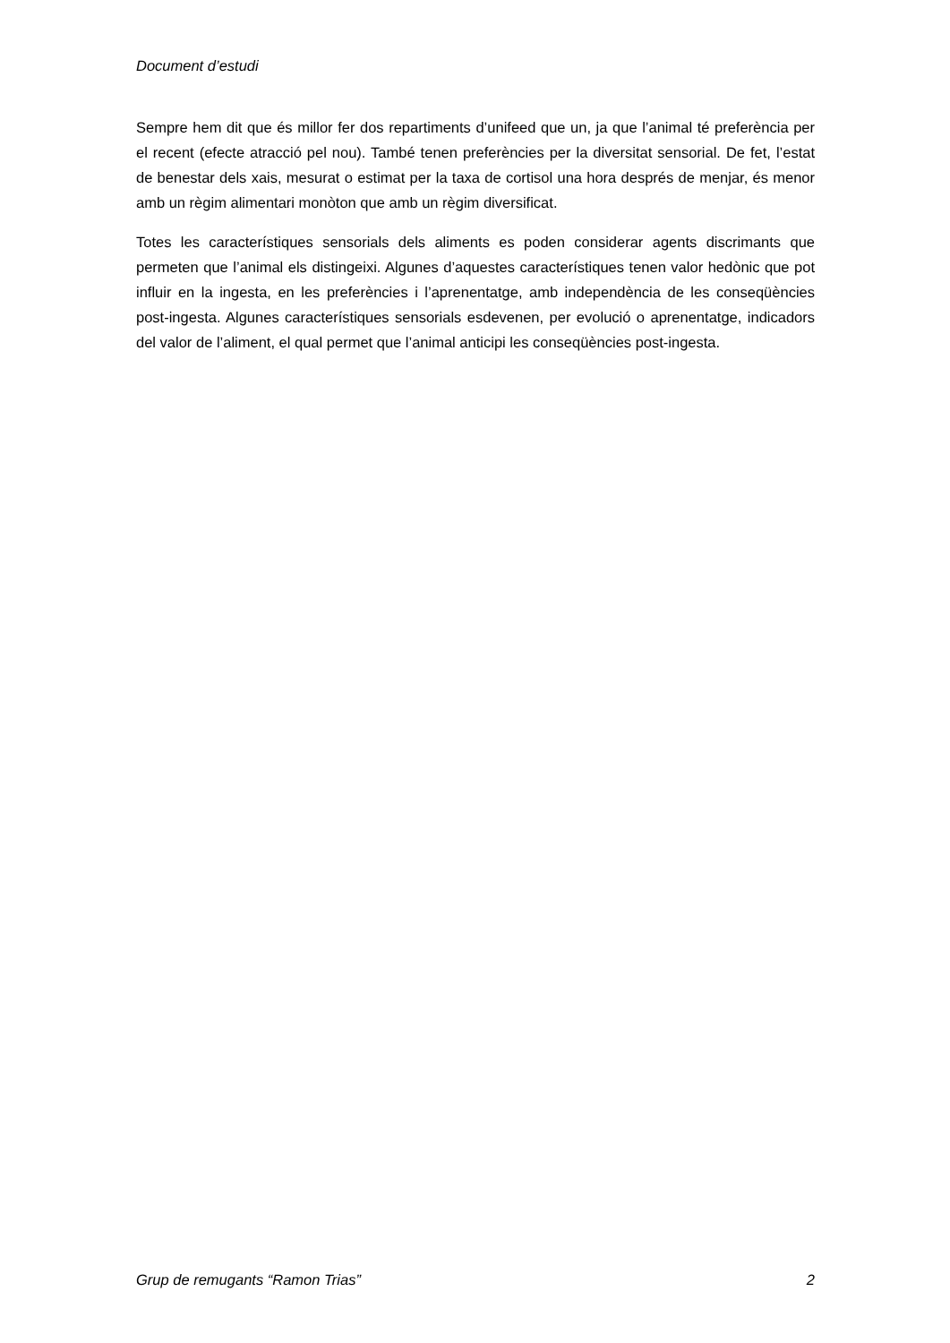Document d’estudi
Sempre hem dit que és millor fer dos repartiments d’unifeed que un, ja que l’animal té preferència per el recent (efecte atracció pel nou). També tenen preferències per la diversitat sensorial. De fet, l’estat de benestar dels xais, mesurat o estimat per la taxa de cortisol una hora després de menjar, és menor amb un règim alimentari monòton que amb un règim diversificat.
Totes les característiques sensorials dels aliments es poden considerar agents discrimants que permeten que l’animal els distingeixi. Algunes d’aquestes característiques tenen valor hedònic que pot influir en la ingesta, en les preferències i l’aprenentatge, amb independència de les conseqüències post-ingesta. Algunes característiques sensorials esdevenen, per evolució o aprenentatge, indicadors del valor de l’aliment, el qual permet que l’animal anticipi les conseqüències post-ingesta.
Grup de remugants “Ramon Trias” 2